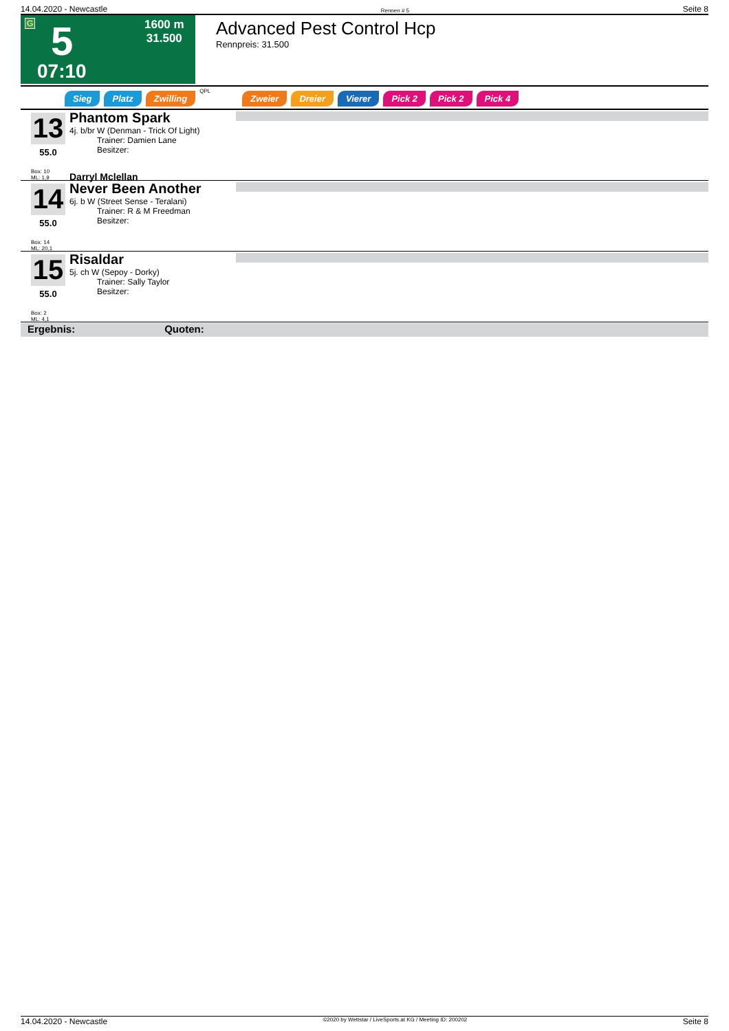14.04.2020 - Newcastle Rennen # 5 Seite 8
G 5 1600 m
31.500
07:10
Advanced Pest Control Hcp
Rennpreis: 31.500
Sieg Platz Zwilling QPL Zweier Dreier Vierer Pick 2 Pick 2 Pick 4
13
55.0
Box: 10
ML: 1,9
Phantom Spark
4j. b/br W (Denman - Trick Of Light)
Trainer: Damien Lane
Besitzer:
Darryl Mclellan
14
55.0
Box: 14
ML: 20,1
Never Been Another
6j. b W (Street Sense - Teralani)
Trainer: R & M Freedman
Besitzer:
15
55.0
Box: 2
ML: 4,1
Risaldar
5j. ch W (Sepoy - Dorky)
Trainer: Sally Taylor
Besitzer:
Ergebnis: Quoten:
14.04.2020 - Newcastle ©2020 by Wettstar / LiveSports.at KG / Meeting ID: 200202 Seite 8